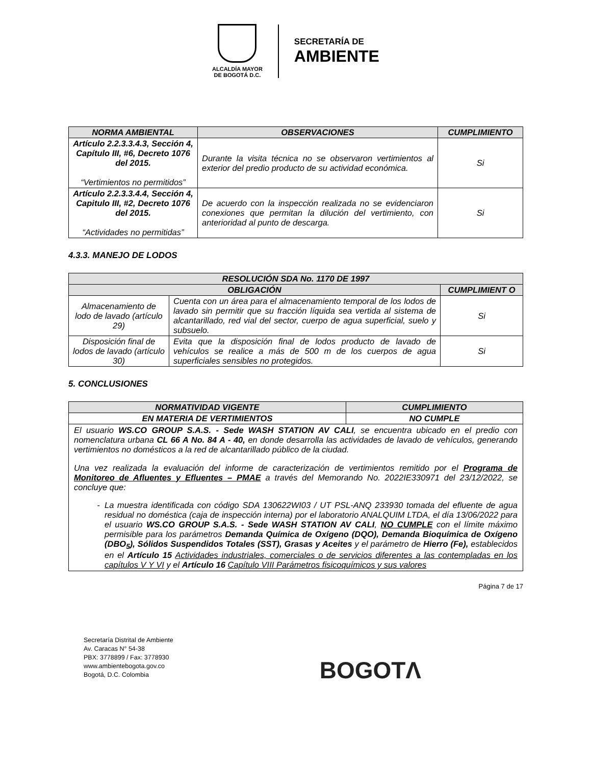ALCALDÍA MAYOR
DE BOGOTÁ D.C.
SECRETARÍA DE
AMBIENTE
| NORMA AMBIENTAL | OBSERVACIONES | CUMPLIMIENTO |
| --- | --- | --- |
| Artículo 2.2.3.3.4.3, Sección 4, Capítulo III, #6, Decreto 1076 del 2015. “Vertimientos no permitidos” | Durante la visita técnica no se observaron vertimientos al exterior del predio producto de su actividad económica. | Si |
| Artículo 2.2.3.3.4.4, Sección 4, Capitulo III, #2, Decreto 1076 del 2015. “Actividades no permitidas” | De acuerdo con la inspección realizada no se evidenciaron conexiones que permitan la dilución del vertimiento, con anterioridad al punto de descarga. | Si |
4.3.3. MANEJO DE LODOS
| RESOLUCIÓN SDA No. 1170 DE 1997 | | |
| --- | --- | --- |
| OBLIGACIÓN | | CUMPLIMIENT O |
| Almacenamiento de lodo de lavado (artículo 29) | Cuenta con un área para el almacenamiento temporal de los lodos de lavado sin permitir que su fracción líquida sea vertida al sistema de alcantarillado, red vial del sector, cuerpo de agua superficial, suelo y subsuelo. | Si |
| Disposición final de lodos de lavado (artículo 30) | Evita que la disposición final de lodos producto de lavado de vehículos se realice a más de 500 m de los cuerpos de agua superficiales sensibles no protegidos. | Si |
5. CONCLUSIONES
| NORMATIVIDAD VIGENTE | CUMPLIMIENTO |
| --- | --- |
| EN MATERIA DE VERTIMIENTOS | NO CUMPLE |
| El usuario WS.CO GROUP S.A.S. - Sede WASH STATION AV CALI , se encuentra ubicado en el predio con nomenclatura urbana CL 66 A No. 84 A - 40, en donde desarrolla las actividades de lavado de vehículos, generando vertimientos no domésticos a la red de alcantarillado público de la ciudad. Una vez realizada la evaluación del informe de caracterización de vertimientos remitido por el Programa de Monitoreo de Afluentes y Efluentes – PMAE a través del Memorando No. 2022IE330971 del 23/12/2022, se concluye que: La muestra identificada con código SDA 130622WI03 / UT PSL-ANQ 233930 tomada del efluente de agua residual no doméstica (caja de inspección interna) por el laboratorio ANALQUIM LTDA, el día 13/06/2022 para el usuario WS.CO GROUP S.A.S. - Sede WASH STATION AV CALI , NO CUMPLE con el límite máximo permisible para los parámetros Demanda Química de Oxígeno (DQO), Demanda Bioquímica de Oxígeno (DBO<sub>5</sub>), Sólidos Suspendidos Totales (SST), Grasas y Aceites y el parámetro de Hierro (Fe), establecidos en el Artículo 15 Actividades industriales, comerciales o de servicios diferentes a las contempladas en los capítulos V Y VI y el Artículo 16 Capítulo VIII Parámetros fisicoquímicos y sus valores | |
Página 7 de 17
Secretaría Distrital de Ambiente
Av. Caracas N° 54-38
PBX: 3778899 / Fax: 3778930
www.ambientebogota.gov.co
Bogotá, D.C. Colombia
BOGOTΛ